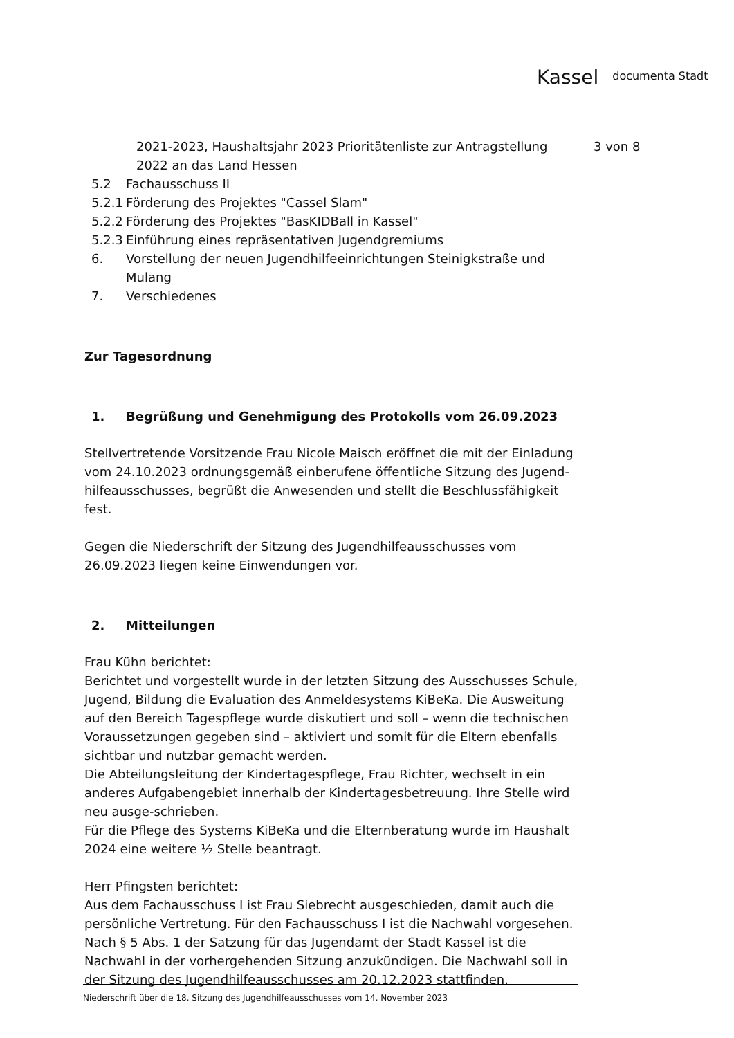Kassel documenta Stadt
3 von 8
2021-2023, Haushaltsjahr 2023 Prioritätenliste zur Antragstellung 2022 an das Land Hessen
5.2 Fachausschuss II
5.2.1
Förderung des Projektes "Cassel Slam"
5.2.2
Förderung des Projektes "BasKIDBall in Kassel"
5.2.3
Einführung eines repräsentativen Jugendgremiums
6. Vorstellung der neuen Jugendhilfeeinrichtungen Steinigkstraße und Mulang
7. Verschiedenes
Zur Tagesordnung
1. Begrüßung und Genehmigung des Protokolls vom 26.09.2023
Stellvertretende Vorsitzende Frau Nicole Maisch eröffnet die mit der Einladung vom 24.10.2023 ordnungsgemäß einberufene öffentliche Sitzung des Jugend-hilfeausschusses, begrüßt die Anwesenden und stellt die Beschlussfähigkeit fest.
Gegen die Niederschrift der Sitzung des Jugendhilfeausschusses vom 26.09.2023 liegen keine Einwendungen vor.
2. Mitteilungen
Frau Kühn berichtet:
Berichtet und vorgestellt wurde in der letzten Sitzung des Ausschusses Schule, Jugend, Bildung die Evaluation des Anmeldesystems KiBeKa. Die Ausweitung auf den Bereich Tagespflege wurde diskutiert und soll – wenn die technischen Voraussetzungen gegeben sind – aktiviert und somit für die Eltern ebenfalls sichtbar und nutzbar gemacht werden.
Die Abteilungsleitung der Kindertagespflege, Frau Richter, wechselt in ein anderes Aufgabengebiet innerhalb der Kindertagesbetreuung. Ihre Stelle wird neu ausge-schrieben.
Für die Pflege des Systems KiBeKa und die Elternberatung wurde im Haushalt 2024 eine weitere ½ Stelle beantragt.
Herr Pfingsten berichtet:
Aus dem Fachausschuss I ist Frau Siebrecht ausgeschieden, damit auch die persönliche Vertretung. Für den Fachausschuss I ist die Nachwahl vorgesehen. Nach § 5 Abs. 1 der Satzung für das Jugendamt der Stadt Kassel ist die Nachwahl in der vorhergehenden Sitzung anzukündigen. Die Nachwahl soll in der Sitzung des Jugendhilfeausschusses am 20.12.2023 stattfinden.
Niederschrift über die 18. Sitzung des Jugendhilfeausschusses vom 14. November 2023